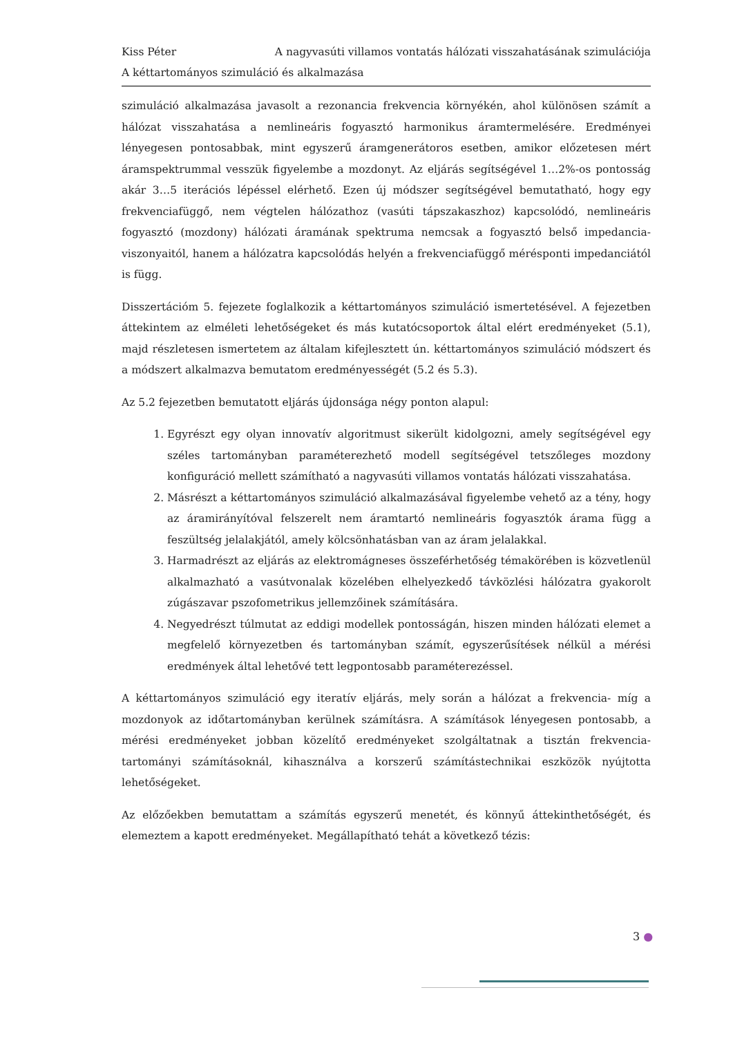Kiss Péter A nagyvasúti villamos vontatás hálózati visszahatásának szimulációja
A kéttartományos szimuláció és alkalmazása
szimuláció alkalmazása javasolt a rezonancia frekvencia környékén, ahol különösen számít a hálózat visszahatása a nemlineáris fogyasztó harmonikus áramtermelésére. Eredményei lényegesen pontosabbak, mint egyszerű áramgenerátoros esetben, amikor előzetesen mért áramspektrummal vesszük figyelembe a mozdonyt. Az eljárás segítségével 1…2%-os pontosság akár 3…5 iterációs lépéssel elérhető. Ezen új módszer segítségével bemutatható, hogy egy frekvenciafüggő, nem végtelen hálózathoz (vasúti tápszakaszhoz) kapcsolódó, nemlineáris fogyasztó (mozdony) hálózati áramának spektruma nemcsak a fogyasztó belső impedancia-viszonyaitól, hanem a hálózatra kapcsolódás helyén a frekvenciafüggő mérésponti impedanciától is függ.
Disszertációm 5. fejezete foglalkozik a kéttartományos szimuláció ismertetésével. A fejezetben áttekintem az elméleti lehetőségeket és más kutatócsoportok által elért eredményeket (5.1), majd részletesen ismertetem az általam kifejlesztett ún. kéttartományos szimuláció módszert és a módszert alkalmazva bemutatom eredményességét (5.2 és 5.3).
Az 5.2 fejezetben bemutatott eljárás újdonsága négy ponton alapul:
1. Egyrészt egy olyan innovatív algoritmust sikerült kidolgozni, amely segítségével egy széles tartományban paraméterezhető modell segítségével tetszőleges mozdony konfiguráció mellett számítható a nagyvasúti villamos vontatás hálózati visszahatása.
2. Másrészt a kéttartományos szimuláció alkalmazásával figyelembe vehető az a tény, hogy az áramirányítóval felszerelt nem áramtartó nemlineáris fogyasztók árama függ a feszültség jelalakjától, amely kölcsönhatásban van az áram jelalakkal.
3. Harmadrészt az eljárás az elektromágneses összeférhetőség témakörében is közvetlenül alkalmazható a vasútvonalak közelében elhelyezkedő távközlési hálózatra gyakorolt zúgászavar pszofometrikus jellemzőinek számítására.
4. Negyedrészt túlmutat az eddigi modellek pontosságán, hiszen minden hálózati elemet a megfelelő környezetben és tartományban számít, egyszerűsítések nélkül a mérési eredmények által lehetővé tett legpontosabb paraméterezéssel.
A kéttartományos szimuláció egy iteratív eljárás, mely során a hálózat a frekvencia- míg a mozdonyok az időtartományban kerülnek számításra. A számítások lényegesen pontosabb, a mérési eredményeket jobban közelítő eredményeket szolgáltatnak a tisztán frekvencia-tartományi számításoknál, kihasználva a korszerű számítástechnikai eszközök nyújtotta lehetőségeket.
Az előzőekben bemutattam a számítás egyszerű menetét, és könnyű áttekinthetőségét, és elemeztem a kapott eredményeket. Megállapítható tehát a következő tézis:
3 ●